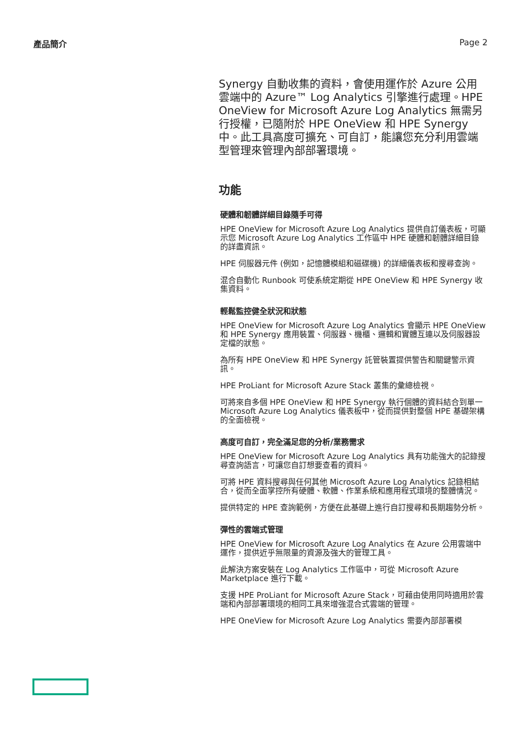產品簡介 Page 2
Synergy 自動收集的資料，會使用運作於 Azure 公用雲端中的 Azure™ Log Analytics 引擎進行處理。HPE OneView for Microsoft Azure Log Analytics 無需另行授權，已隨附於 HPE OneView 和 HPE Synergy 中。此工具高度可擴充、可自訂，能讓您充分利用雲端型管理來管理內部部署環境。
功能
硬體和韌體詳細目錄隨手可得
HPE OneView for Microsoft Azure Log Analytics 提供自訂儀表板，可顯示您 Microsoft Azure Log Analytics 工作區中 HPE 硬體和韌體詳細目錄的詳盡資訊。
HPE 伺服器元件 (例如，記憶體模組和磁碟機) 的詳細儀表板和搜尋查詢。
混合自動化 Runbook 可使系統定期從 HPE OneView 和 HPE Synergy 收集資料。
輕鬆監控健全狀況和狀態
HPE OneView for Microsoft Azure Log Analytics 會顯示 HPE OneView 和 HPE Synergy 應用裝置、伺服器、機櫃、邏輯和實體互連以及伺服器設定檔的狀態。
為所有 HPE OneView 和 HPE Synergy 託管裝置提供警告和關鍵警示資訊。
HPE ProLiant for Microsoft Azure Stack 叢集的彙總檢視。
可將來自多個 HPE OneView 和 HPE Synergy 執行個體的資料結合到單一 Microsoft Azure Log Analytics 儀表板中，從而提供對整個 HPE 基礎架構的全面檢視。
高度可自訂，完全滿足您的分析/業務需求
HPE OneView for Microsoft Azure Log Analytics 具有功能強大的記錄搜尋查詢語言，可讓您自訂想要查看的資料。
可將 HPE 資料搜尋與任何其他 Microsoft Azure Log Analytics 記錄相結合，從而全面掌控所有硬體、軟體、作業系統和應用程式環境的整體情況。
提供特定的 HPE 查詢範例，方便在此基礎上進行自訂搜尋和長期趨勢分析。
彈性的雲端式管理
HPE OneView for Microsoft Azure Log Analytics 在 Azure 公用雲端中運作，提供近乎無限量的資源及強大的管理工具。
此解決方案安裝在 Log Analytics 工作區中，可從 Microsoft Azure Marketplace 進行下載。
支援 HPE ProLiant for Microsoft Azure Stack，可藉由使用同時適用於雲端和內部部署環境的相同工具來增強混合式雲端的管理。
HPE OneView for Microsoft Azure Log Analytics 需要內部部署模